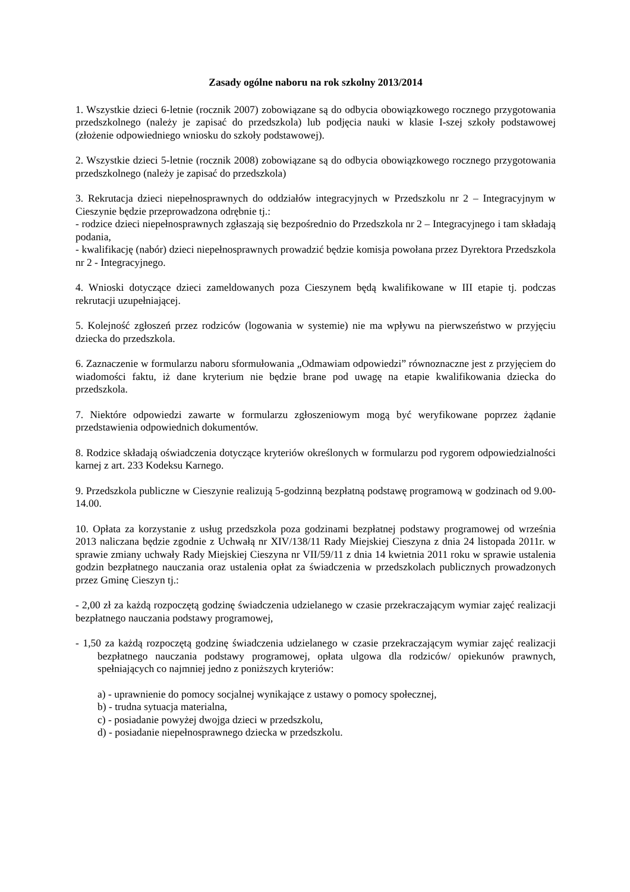Zasady ogólne naboru na rok szkolny 2013/2014
1. Wszystkie dzieci 6-letnie (rocznik 2007) zobowiązane są do odbycia obowiązkowego rocznego przygotowania przedszkolnego (należy je zapisać do przedszkola) lub podjęcia nauki w klasie I-szej szkoły podstawowej (złożenie odpowiedniego wniosku do szkoły podstawowej).
2. Wszystkie dzieci 5-letnie (rocznik 2008) zobowiązane są do odbycia obowiązkowego rocznego przygotowania przedszkolnego (należy je zapisać do przedszkola)
3. Rekrutacja dzieci niepełnosprawnych do oddziałów integracyjnych w Przedszkolu nr 2 – Integracyjnym w Cieszynie będzie przeprowadzona odrębnie tj.:
- rodzice dzieci niepełnosprawnych zgłaszają się bezpośrednio do Przedszkola nr 2 – Integracyjnego i tam składają podania,
- kwalifikację (nabór) dzieci niepełnosprawnych prowadzić będzie komisja powołana przez Dyrektora Przedszkola nr 2 - Integracyjnego.
4. Wnioski dotyczące dzieci zameldowanych poza Cieszynem będą kwalifikowane w III etapie tj. podczas rekrutacji uzupełniającej.
5. Kolejność zgłoszeń przez rodziców (logowania w systemie) nie ma wpływu na pierwszeństwo w przyjęciu dziecka do przedszkola.
6. Zaznaczenie w formularzu naboru sformułowania „Odmawiam odpowiedzi” równoznaczne jest z przyjęciem do wiadomości faktu, iż dane kryterium nie będzie brane pod uwagę na etapie kwalifikowania dziecka do przedszkola.
7. Niektóre odpowiedzi zawarte w formularzu zgłoszeniowym mogą być weryfikowane poprzez żądanie przedstawienia odpowiednich dokumentów.
8. Rodzice składają oświadczenia dotyczące kryteriów określonych w formularzu pod rygorem odpowiedzialności karnej z art. 233 Kodeksu Karnego.
9. Przedszkola publiczne w Cieszynie realizują 5-godzinną bezpłatną podstawę programową w godzinach od 9.00-14.00.
10. Opłata za korzystanie z usług przedszkola poza godzinami bezpłatnej podstawy programowej od września 2013 naliczana będzie zgodnie z Uchwałą nr XIV/138/11 Rady Miejskiej Cieszyna z dnia 24 listopada 2011r. w sprawie zmiany uchwały Rady Miejskiej Cieszyna nr VII/59/11 z dnia 14 kwietnia 2011 roku w sprawie ustalenia godzin bezpłatnego nauczania oraz ustalenia opłat za świadczenia w przedszkolach publicznych prowadzonych przez Gminę Cieszyn tj.:
- 2,00 zł za każdą rozpoczętą godzinę świadczenia udzielanego w czasie przekraczającym wymiar zajęć realizacji bezpłatnego nauczania podstawy programowej,
- 1,50 za każdą rozpoczętą godzinę świadczenia udzielanego w czasie przekraczającym wymiar zajęć realizacji bezpłatnego nauczania podstawy programowej, opłata ulgowa dla rodziców/ opiekunów prawnych, spełniających co najmniej jedno z poniższych kryteriów:
a) - uprawnienie do pomocy socjalnej wynikające z ustawy o pomocy społecznej,
b) - trudna sytuacja materialna,
c) - posiadanie powyżej dwojga dzieci w przedszkolu,
d) - posiadanie niepełnosprawnego dziecka w przedszkolu.